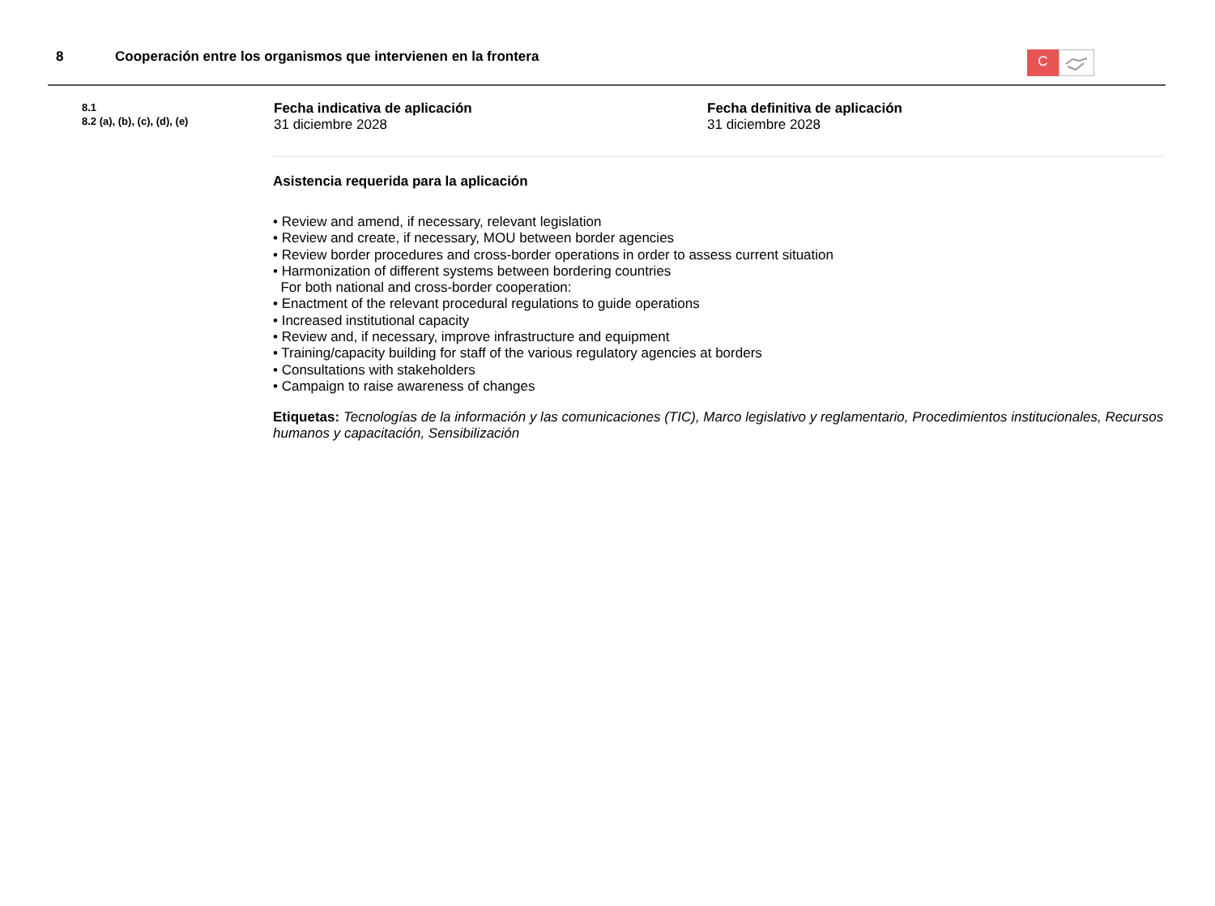8 Cooperación entre los organismos que intervienen en la frontera
C
8.1
8.2 (a), (b), (c), (d), (e)
Fecha indicativa de aplicación
31 diciembre 2028
Fecha definitiva de aplicación
31 diciembre 2028
Asistencia requerida para la aplicación
• Review and amend, if necessary, relevant legislation
• Review and create, if necessary, MOU between border agencies
• Review border procedures and cross-border operations in order to assess current situation
• Harmonization of different systems between bordering countries
For both national and cross-border cooperation:
• Enactment of the relevant procedural regulations to guide operations
• Increased institutional capacity
• Review and, if necessary, improve infrastructure and equipment
• Training/capacity building for staff of the various regulatory agencies at borders
• Consultations with stakeholders
• Campaign to raise awareness of changes
Etiquetas: Tecnologías de la información y las comunicaciones (TIC), Marco legislativo y reglamentario, Procedimientos institucionales, Recursos humanos y capacitación, Sensibilización